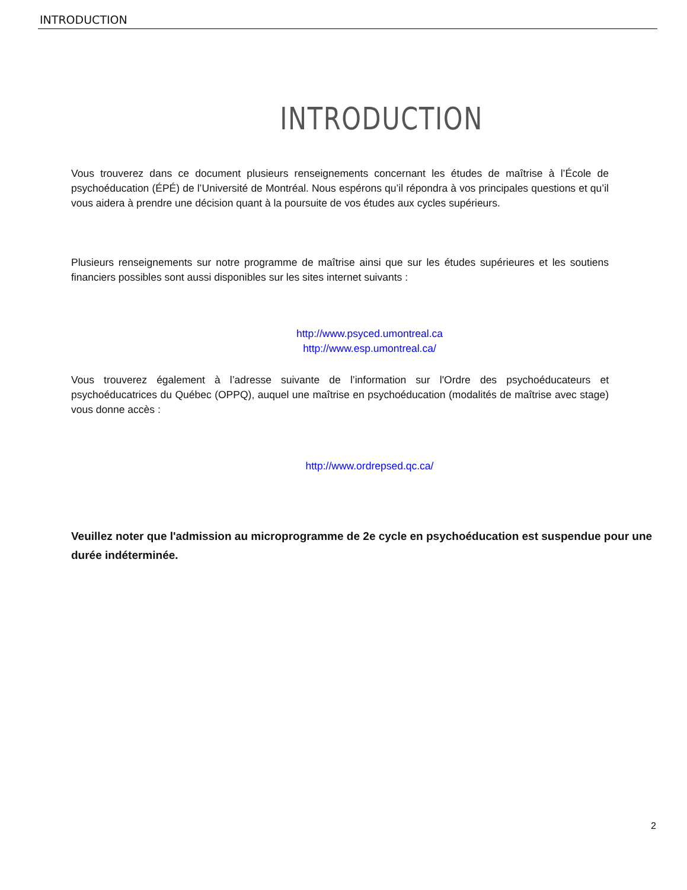INTRODUCTION
INTRODUCTION
Vous trouverez dans ce document plusieurs renseignements concernant les études de maîtrise à l’École de psychoéducation (ÉPÉ) de l’Université de Montréal. Nous espérons qu’il répondra à vos principales questions et qu’il vous aidera à prendre une décision quant à la poursuite de vos études aux cycles supérieurs.
Plusieurs renseignements sur notre programme de maîtrise ainsi que sur les études supérieures et les soutiens financiers possibles sont aussi disponibles sur les sites internet suivants :
http://www.psyced.umontreal.ca
http://www.esp.umontreal.ca/
Vous trouverez également à l’adresse suivante de l’information sur l'Ordre des psychoéducateurs et psychoéducatrices du Québec (OPPQ), auquel une maîtrise en psychoéducation (modalités de maîtrise avec stage) vous donne accès :
http://www.ordrepsed.qc.ca/
Veuillez noter que l'admission au microprogramme de 2e cycle en psychoéducation est suspendue pour une durée indéterminée.
2